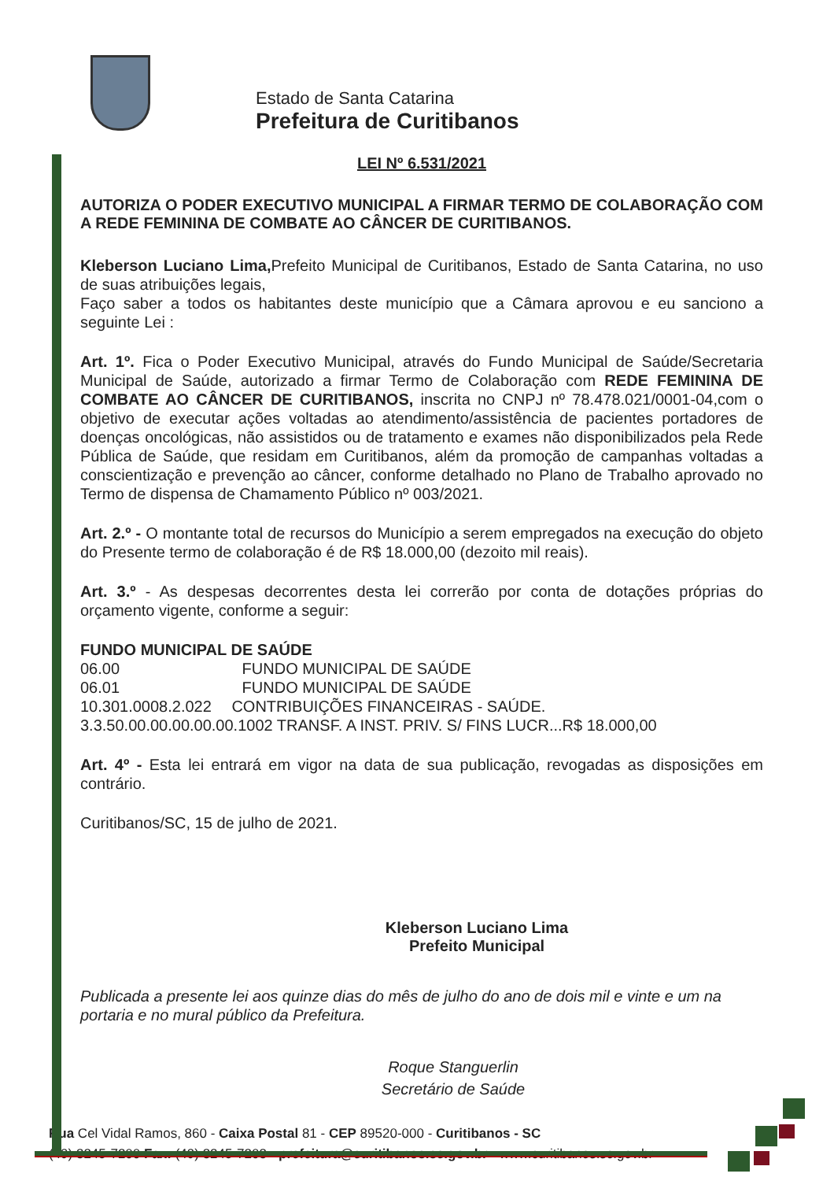Estado de Santa Catarina
Prefeitura de Curitibanos
LEI Nº 6.531/2021
AUTORIZA O PODER EXECUTIVO MUNICIPAL A FIRMAR TERMO DE COLABORAÇÃO COM A REDE FEMININA DE COMBATE AO CÂNCER DE CURITIBANOS.
Kleberson Luciano Lima, Prefeito Municipal de Curitibanos, Estado de Santa Catarina, no uso de suas atribuições legais,
Faço saber a todos os habitantes deste município que a Câmara aprovou e eu sanciono a seguinte Lei :
Art. 1º. Fica o Poder Executivo Municipal, através do Fundo Municipal de Saúde/Secretaria Municipal de Saúde, autorizado a firmar Termo de Colaboração com REDE FEMININA DE COMBATE AO CÂNCER DE CURITIBANOS, inscrita no CNPJ nº 78.478.021/0001-04,com o objetivo de executar ações voltadas ao atendimento/assistência de pacientes portadores de doenças oncológicas, não assistidos ou de tratamento e exames não disponibilizados pela Rede Pública de Saúde, que residam em Curitibanos, além da promoção de campanhas voltadas a conscientização e prevenção ao câncer, conforme detalhado no Plano de Trabalho aprovado no Termo de dispensa de Chamamento Público nº 003/2021.
Art. 2.º - O montante total de recursos do Município a serem empregados na execução do objeto do Presente termo de colaboração é de R$ 18.000,00 (dezoito mil reais).
Art. 3.º - As despesas decorrentes desta lei correrão por conta de dotações próprias do orçamento vigente, conforme a seguir:
FUNDO MUNICIPAL DE SAÚDE
06.00 FUNDO MUNICIPAL DE SAÚDE
06.01 FUNDO MUNICIPAL DE SAÚDE
10.301.0008.2.022 CONTRIBUIÇÕES FINANCEIRAS - SAÚDE.
3.3.50.00.00.00.00.00.1002 TRANSF. A INST. PRIV. S/ FINS LUCR...R$ 18.000,00
Art. 4º - Esta lei entrará em vigor na data de sua publicação, revogadas as disposições em contrário.
Curitibanos/SC, 15 de julho de 2021.
Kleberson Luciano Lima
Prefeito Municipal
Publicada a presente lei aos quinze dias do mês de julho do ano de dois mil e vinte e um na portaria e no mural público da Prefeitura.
Roque Stanguerlin
Secretário de Saúde
Rua Cel Vidal Ramos, 860 - Caixa Postal 81 - CEP 89520-000 - Curitibanos - SC
(49) 3245-7200 Fax: (49) 3245-7203 - prefeitura@curitibanos.sc.gov.br - www.curitibanos.sc.gov.br